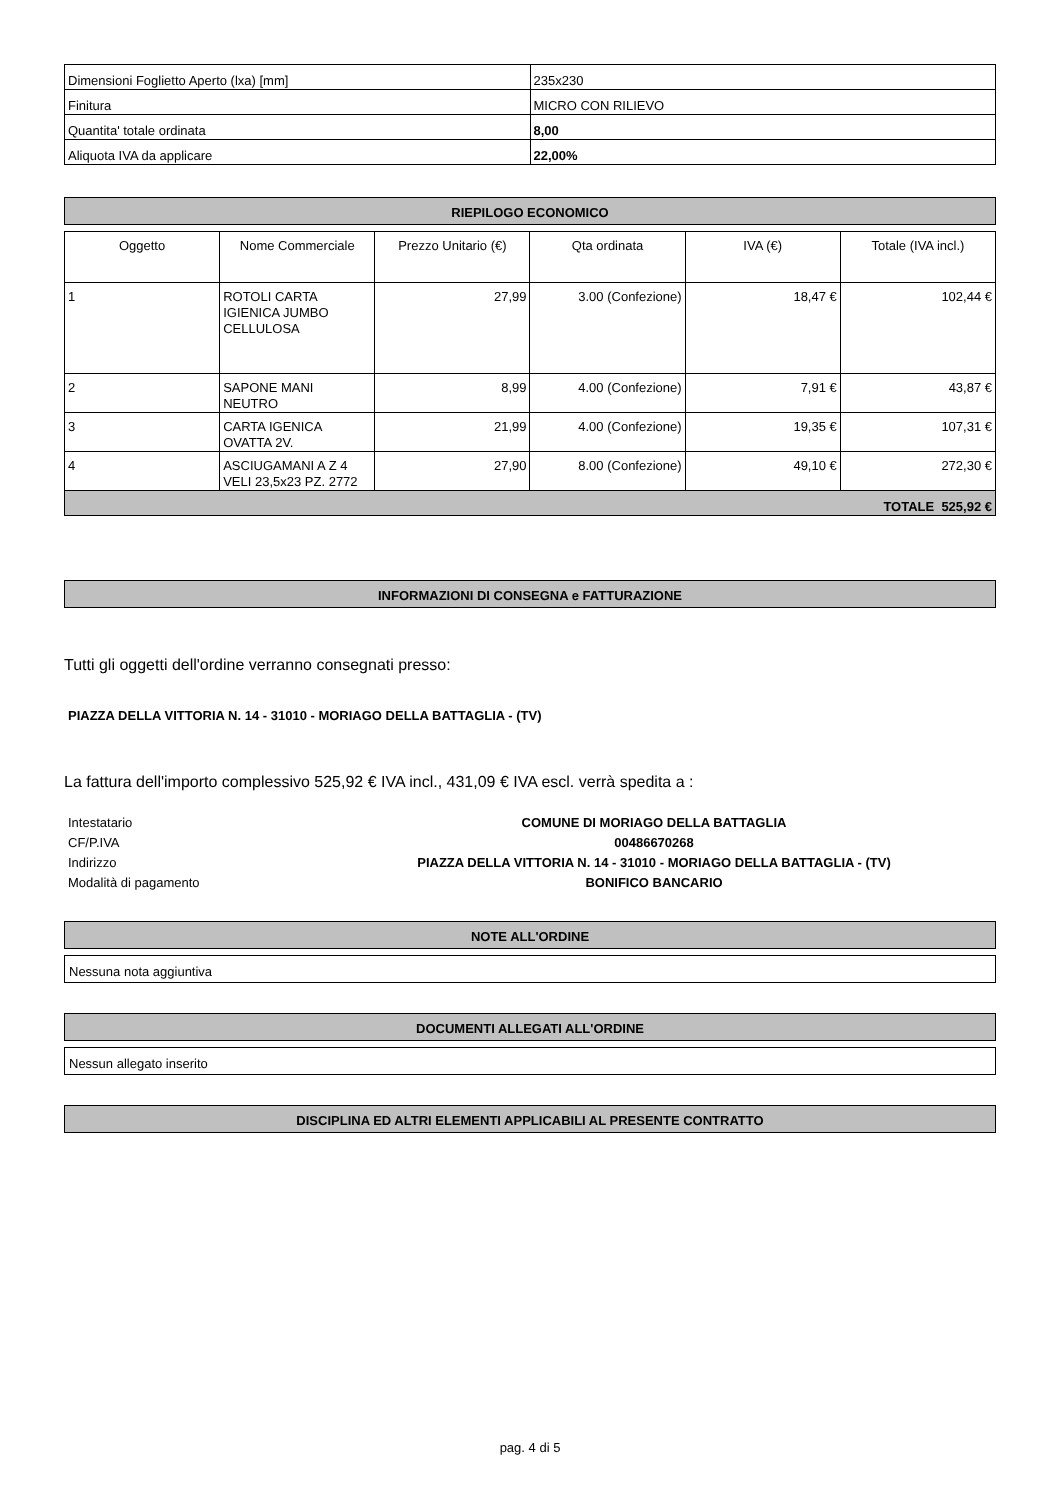| Dimensioni Foglietto Aperto (lxa) [mm] | 235x230 |
| Finitura | MICRO CON RILIEVO |
| Quantita' totale ordinata | 8,00 |
| Aliquota IVA da applicare | 22,00% |
RIEPILOGO ECONOMICO
| Oggetto | Nome Commerciale | Prezzo Unitario (€) | Qta ordinata | IVA (€) | Totale (IVA incl.) |
| --- | --- | --- | --- | --- | --- |
| 1 | ROTOLI CARTA IGIENICA JUMBO CELLULOSA | 27,99 | 3.00 (Confezione) | 18,47 € | 102,44 € |
| 2 | SAPONE MANI NEUTRO | 8,99 | 4.00 (Confezione) | 7,91 € | 43,87 € |
| 3 | CARTA IGENICA OVATTA 2V. | 21,99 | 4.00 (Confezione) | 19,35 € | 107,31 € |
| 4 | ASCIUGAMANI A Z 4 VELI 23,5x23 PZ. 2772 | 27,90 | 8.00 (Confezione) | 49,10 € | 272,30 € |
| TOTALE 525,92 € | | | | | |
INFORMAZIONI DI CONSEGNA e FATTURAZIONE
Tutti gli oggetti dell'ordine verranno consegnati presso:
PIAZZA DELLA VITTORIA N. 14 - 31010 - MORIAGO DELLA BATTAGLIA - (TV)
La fattura dell'importo complessivo 525,92 € IVA incl., 431,09 € IVA escl. verrà spedita a :
| Intestatario | COMUNE DI MORIAGO DELLA BATTAGLIA |
| CF/P.IVA | 00486670268 |
| Indirizzo | PIAZZA DELLA VITTORIA N. 14 - 31010 - MORIAGO DELLA BATTAGLIA - (TV) |
| Modalità di pagamento | BONIFICO BANCARIO |
NOTE ALL'ORDINE
Nessuna nota aggiuntiva
DOCUMENTI ALLEGATI ALL'ORDINE
Nessun allegato inserito
DISCIPLINA ED ALTRI ELEMENTI APPLICABILI AL PRESENTE CONTRATTO
pag. 4 di 5